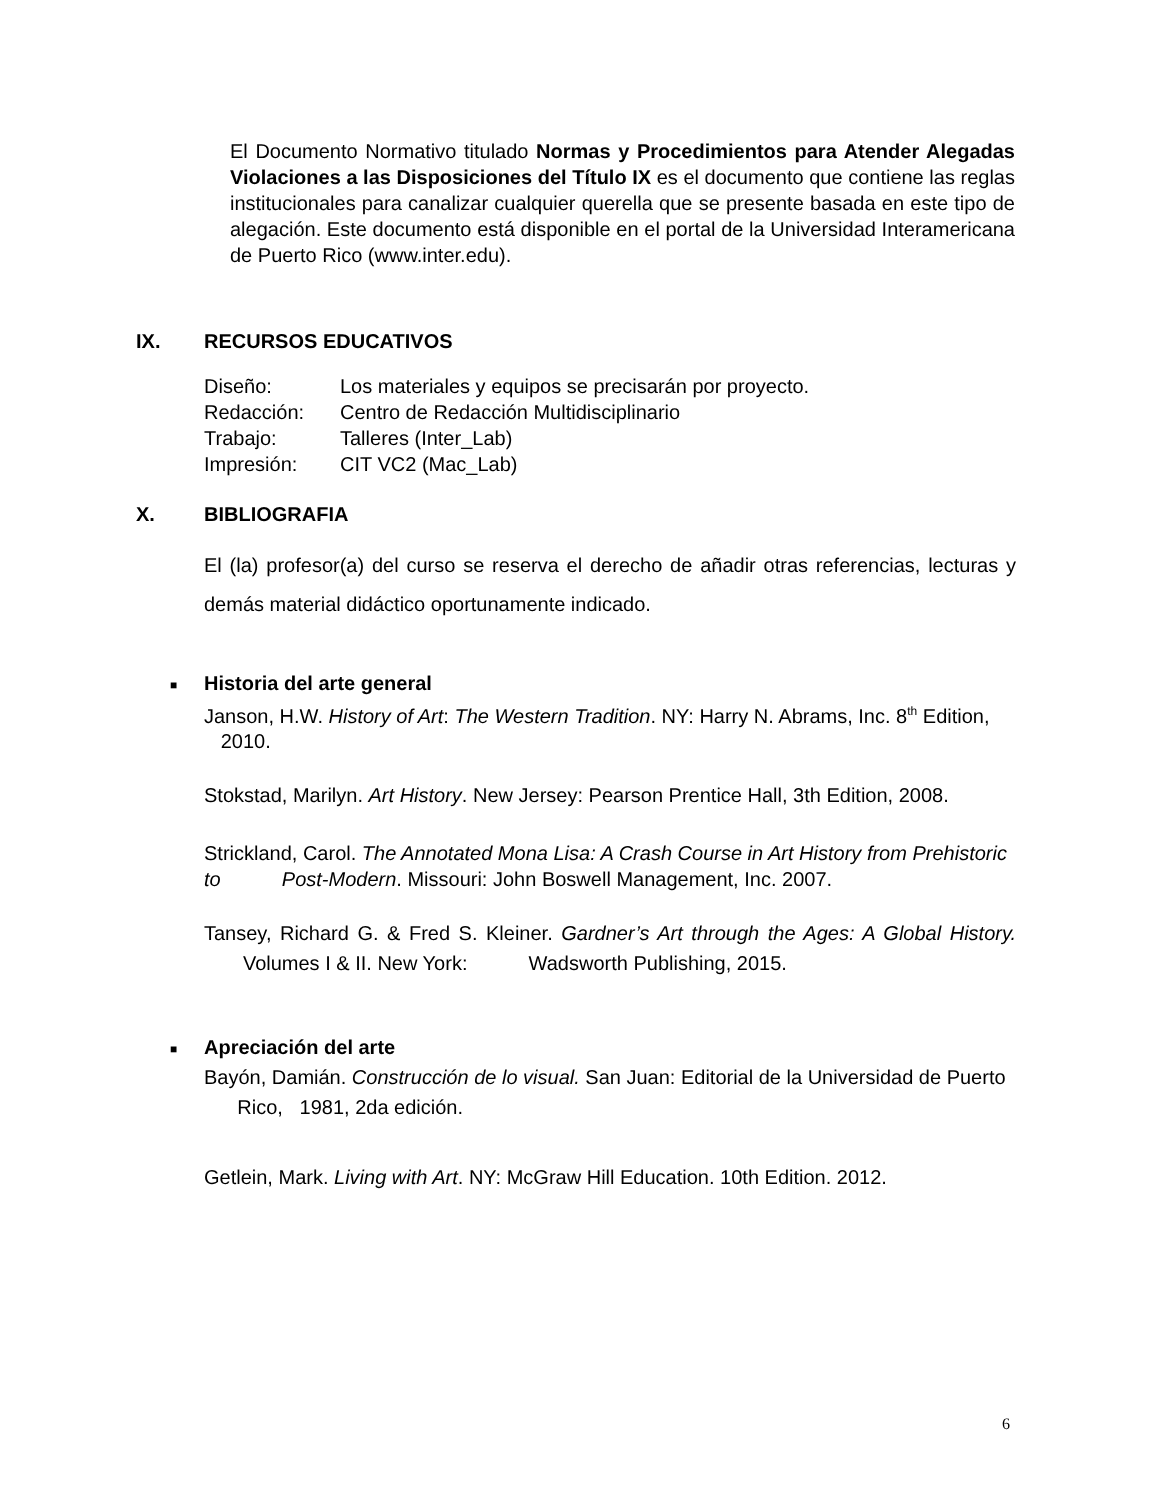El Documento Normativo titulado Normas y Procedimientos para Atender Alegadas Violaciones a las Disposiciones del Título IX es el documento que contiene las reglas institucionales para canalizar cualquier querella que se presente basada en este tipo de alegación. Este documento está disponible en el portal de la Universidad Interamericana de Puerto Rico (www.inter.edu).
IX. RECURSOS EDUCATIVOS
| Diseño: | Los materiales y equipos se precisarán por proyecto. |
| Redacción: | Centro de Redacción Multidisciplinario |
| Trabajo: | Talleres (Inter_Lab) |
| Impresión: | CIT VC2 (Mac_Lab) |
X. BIBLIOGRAFIA
El (la) profesor(a) del curso se reserva el derecho de añadir otras referencias, lecturas y demás material didáctico oportunamente indicado.
■ Historia del arte general
Janson, H.W. History of Art: The Western Tradition. NY: Harry N. Abrams, Inc. 8<sup>th</sup> Edition, 2010.
Stokstad, Marilyn. Art History. New Jersey: Pearson Prentice Hall, 3th Edition, 2008.
Strickland, Carol. The Annotated Mona Lisa: A Crash Course in Art History from Prehistoric to Post-Modern. Missouri: John Boswell Management, Inc. 2007.
Tansey, Richard G. & Fred S. Kleiner. Gardner’s Art through the Ages: A Global History. Volumes I & II. New York: Wadsworth Publishing, 2015.
■ Apreciación del arte
Bayón, Damián. Construcción de lo visual. San Juan: Editorial de la Universidad de Puerto Rico, 1981, 2da edición.
Getlein, Mark. Living with Art. NY: McGraw Hill Education. 10th Edition. 2012.
6